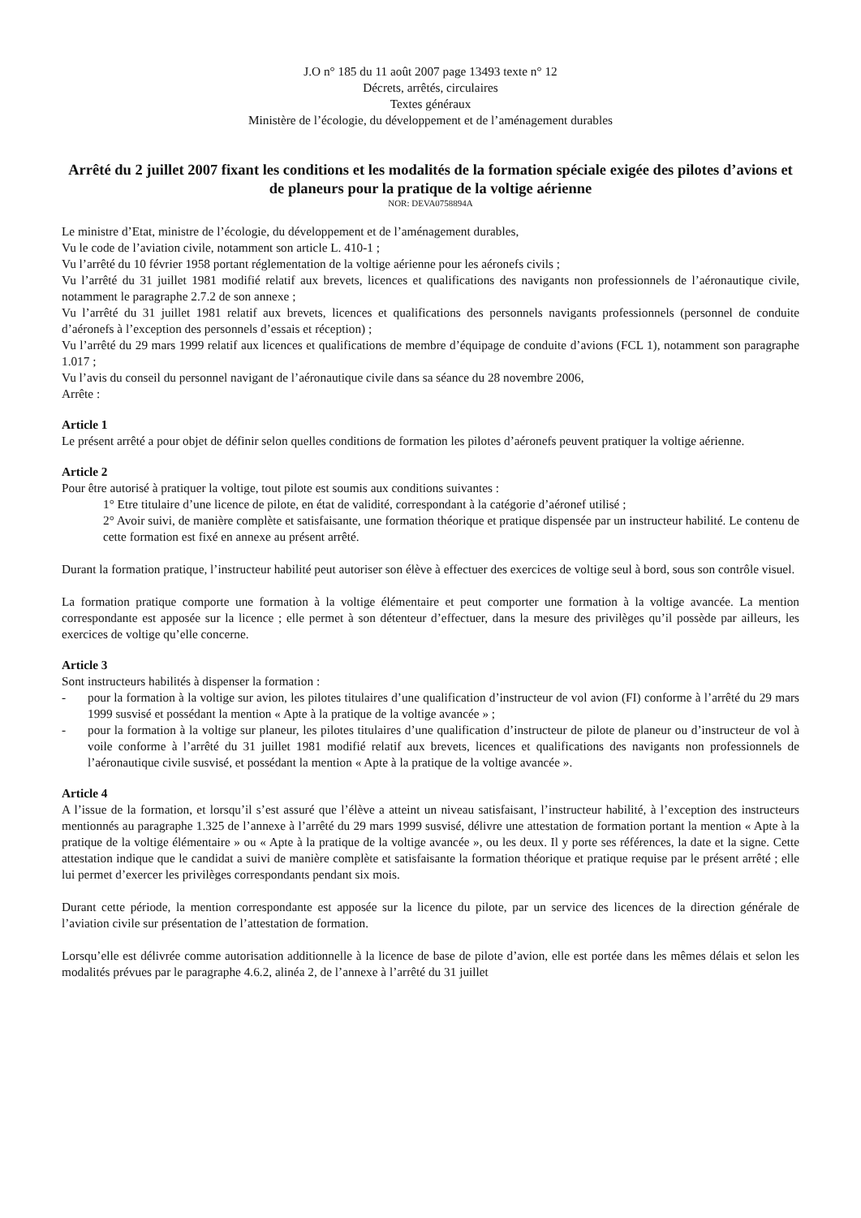J.O n° 185 du 11 août 2007 page 13493 texte n° 12
Décrets, arrêtés, circulaires
Textes généraux
Ministère de l’écologie, du développement et de l’aménagement durables
Arrêté du 2 juillet 2007 fixant les conditions et les modalités de la formation spéciale exigée des pilotes d’avions et de planeurs pour la pratique de la voltige aérienne
NOR: DEVA0758894A
Le ministre d’Etat, ministre de l’écologie, du développement et de l’aménagement durables,
Vu le code de l’aviation civile, notamment son article L. 410-1 ;
Vu l’arrêté du 10 février 1958 portant réglementation de la voltige aérienne pour les aéronefs civils ;
Vu l’arrêté du 31 juillet 1981 modifié relatif aux brevets, licences et qualifications des navigants non professionnels de l’aéronautique civile, notamment le paragraphe 2.7.2 de son annexe ;
Vu l’arrêté du 31 juillet 1981 relatif aux brevets, licences et qualifications des personnels navigants professionnels (personnel de conduite d’aéronefs à l’exception des personnels d’essais et réception) ;
Vu l’arrêté du 29 mars 1999 relatif aux licences et qualifications de membre d’équipage de conduite d’avions (FCL 1), notamment son paragraphe 1.017 ;
Vu l’avis du conseil du personnel navigant de l’aéronautique civile dans sa séance du 28 novembre 2006,
Arrête :
Article 1
Le présent arrêté a pour objet de définir selon quelles conditions de formation les pilotes d’aéronefs peuvent pratiquer la voltige aérienne.
Article 2
Pour être autorisé à pratiquer la voltige, tout pilote est soumis aux conditions suivantes :
1° Etre titulaire d’une licence de pilote, en état de validité, correspondant à la catégorie d’aéronef utilisé ;
2° Avoir suivi, de manière complète et satisfaisante, une formation théorique et pratique dispensée par un instructeur habilité. Le contenu de cette formation est fixé en annexe au présent arrêté.
Durant la formation pratique, l’instructeur habilité peut autoriser son élève à effectuer des exercices de voltige seul à bord, sous son contrôle visuel.
La formation pratique comporte une formation à la voltige élémentaire et peut comporter une formation à la voltige avancée. La mention correspondante est apposée sur la licence ; elle permet à son détenteur d’effectuer, dans la mesure des privilèges qu’il possède par ailleurs, les exercices de voltige qu’elle concerne.
Article 3
Sont instructeurs habilités à dispenser la formation :
- pour la formation à la voltige sur avion, les pilotes titulaires d’une qualification d’instructeur de vol avion (FI) conforme à l’arrêté du 29 mars 1999 susvisé et possédant la mention « Apte à la pratique de la voltige avancée » ;
- pour la formation à la voltige sur planeur, les pilotes titulaires d’une qualification d’instructeur de pilote de planeur ou d’instructeur de vol à voile conforme à l’arrêté du 31 juillet 1981 modifié relatif aux brevets, licences et qualifications des navigants non professionnels de l’aéronautique civile susvisé, et possédant la mention « Apte à la pratique de la voltige avancée ».
Article 4
A l’issue de la formation, et lorsqu’il s’est assuré que l’élève a atteint un niveau satisfaisant, l’instructeur habilité, à l’exception des instructeurs mentionnés au paragraphe 1.325 de l’annexe à l’arrêté du 29 mars 1999 susvisé, délivre une attestation de formation portant la mention « Apte à la pratique de la voltige élémentaire » ou « Apte à la pratique de la voltige avancée », ou les deux. Il y porte ses références, la date et la signe. Cette attestation indique que le candidat a suivi de manière complète et satisfaisante la formation théorique et pratique requise par le présent arrêté ; elle lui permet d’exercer les privilèges correspondants pendant six mois.
Durant cette période, la mention correspondante est apposée sur la licence du pilote, par un service des licences de la direction générale de l’aviation civile sur présentation de l’attestation de formation.
Lorsqu’elle est délivrée comme autorisation additionnelle à la licence de base de pilote d’avion, elle est portée dans les mêmes délais et selon les modalités prévues par le paragraphe 4.6.2, alinéa 2, de l’annexe à l’arrêté du 31 juillet